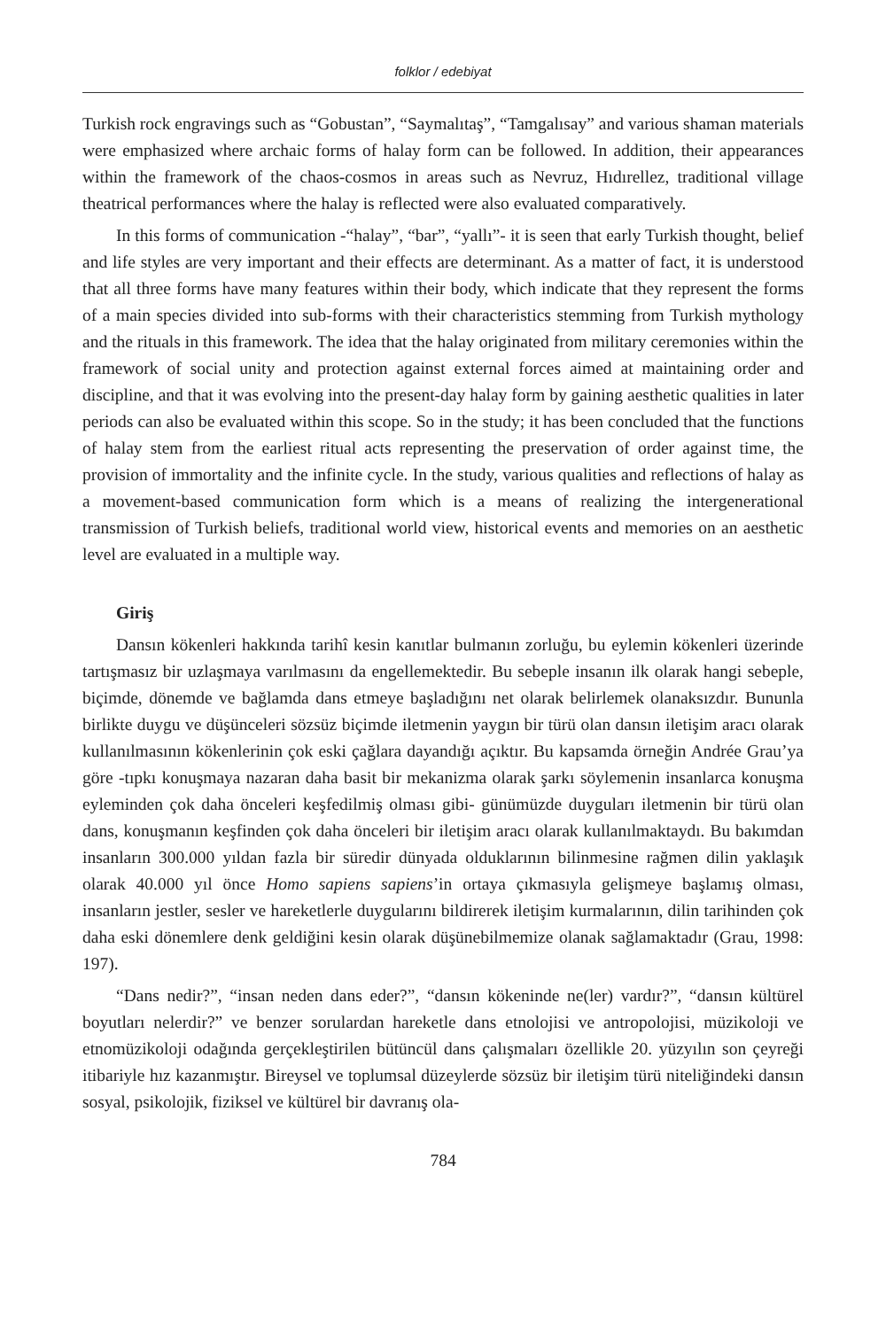folklor / edebiyat
Turkish rock engravings such as “Gobustan”, “Saymalıtaş”, “Tamgalısay” and various shaman materials were emphasized where archaic forms of halay form can be followed. In addition, their appearances within the framework of the chaos-cosmos in areas such as Nevruz, Hıdırellez, traditional village theatrical performances where the halay is reflected were also evaluated comparatively.
In this forms of communication -“halay”, “bar”, “yallı”- it is seen that early Turkish thought, belief and life styles are very important and their effects are determinant. As a matter of fact, it is understood that all three forms have many features within their body, which indicate that they represent the forms of a main species divided into sub-forms with their characteristics stemming from Turkish mythology and the rituals in this framework. The idea that the halay originated from military ceremonies within the framework of social unity and protection against external forces aimed at maintaining order and discipline, and that it was evolving into the present-day halay form by gaining aesthetic qualities in later periods can also be evaluated within this scope. So in the study; it has been concluded that the functions of halay stem from the earliest ritual acts representing the preservation of order against time, the provision of immortality and the infinite cycle. In the study, various qualities and reflections of halay as a movement-based communication form which is a means of realizing the intergenerational transmission of Turkish beliefs, traditional world view, historical events and memories on an aesthetic level are evaluated in a multiple way.
Giriş
Dansın kökenleri hakkında tarihî kesin kanıtlar bulmanın zorluğu, bu eylemin kökenleri üzerinde tartışmasız bir uzlaşmaya varılmasını da engellemektedir. Bu sebeple insanın ilk olarak hangi sebeple, biçimde, dönemde ve bağlamda dans etmeye başladığını net olarak belirlemek olanaksızdır. Bununla birlikte duygu ve düşünceleri sözsüz biçimde iletmenin yaygın bir türü olan dansın iletişim aracı olarak kullanılmasının kökenlerinin çok eski çağlara dayandığı açıktır. Bu kapsamda örneğin Andrée Grau’ya göre -tıpkı konuşmaya nazaran daha basit bir mekanizma olarak şarkı söylemenin insanlarca konuşma eyleminden çok daha önceleri keşfedilmiş olması gibi- günümüzde duyguları iletmenin bir türü olan dans, konuşmanın keşfinden çok daha önceleri bir iletişim aracı olarak kullanılmaktaydı. Bu bakımdan insanların 300.000 yıldan fazla bir süredir dünyada olduklarının bilinmesine rağmen dilin yaklaşık olarak 40.000 yıl önce Homo sapiens sapiens’in ortaya çıkmasıyla gelişmeye başlamış olması, insanların jestler, sesler ve hareketlerle duygularını bildirerek iletişim kurmalarının, dilin tarihinden çok daha eski dönemlere denk geldiğini kesin olarak düşünebilmemize olanak sağlamaktadır (Grau, 1998: 197).
“Dans nedir?”, “insan neden dans eder?”, “dansın kökeninde ne(ler) vardır?”, “dansın kültürel boyutları nelerdir?” ve benzer sorulardan hareketle dans etnolojisi ve antropolojisi, müzikoloji ve etnomüzikoloji odağında gerçekleştirilen bütüncül dans çalışmaları özellikle 20. yüzyılın son çeyreği itibariyle hız kazanmıştır. Bireysel ve toplumsal düzeylerde sözsüz bir iletişim türü niteliğindeki dansın sosyal, psikolojik, fiziksel ve kültürel bir davranış ola-
784